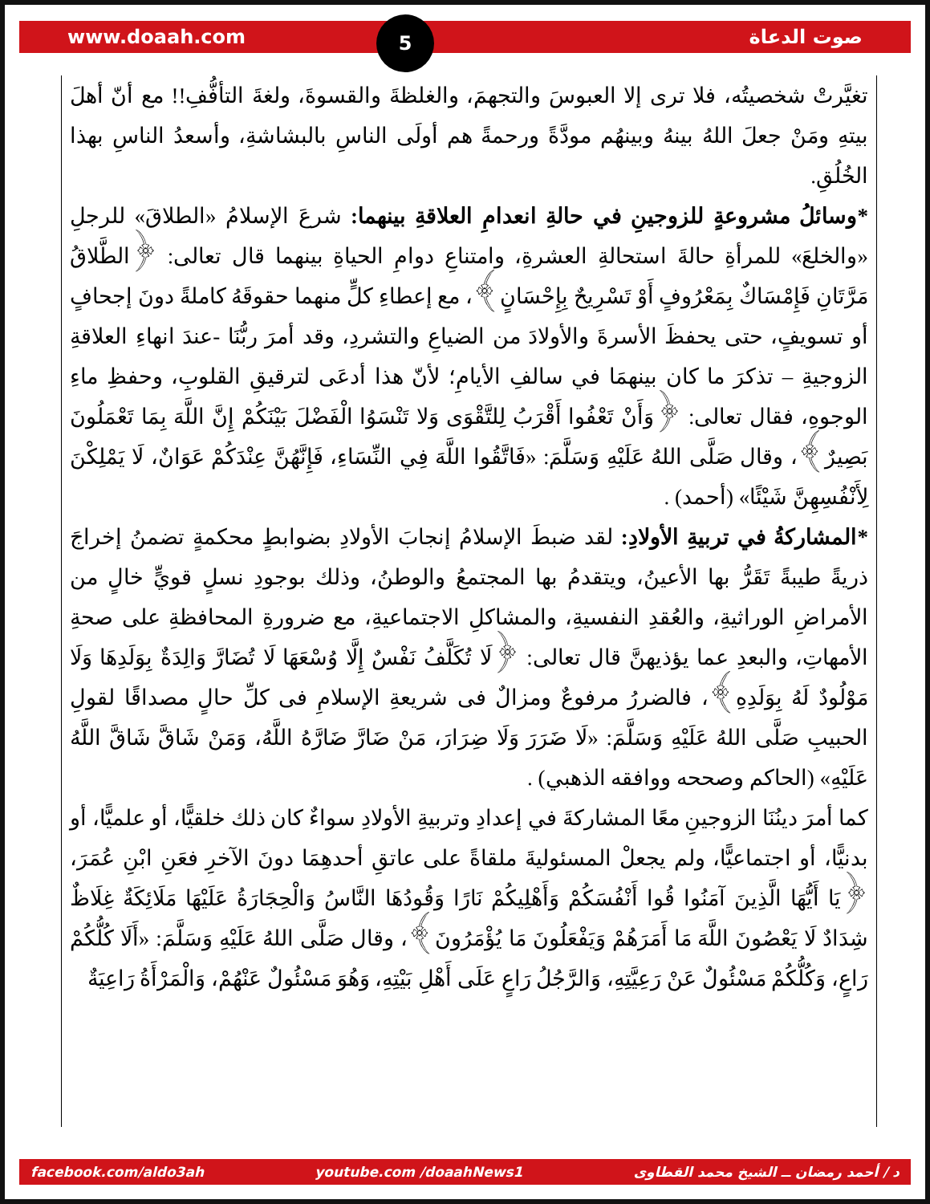www.doaah.com 5
صوت الدعاة
تغيَّرتْ شخصيتُه، فلا ترى إلا العبوسَ والتجهمَ، والغلظةَ والقسوةَ، ولغةَ التأفُّفِ!! مع أنّ أهلَ بيتهِ ومَنْ جعلَ اللهُ بينهُ وبينهُم مودَّةً ورحمةً هم أولَى الناسِ بالبشاشةِ، وأسعدُ الناسِ بهذا الخُلُقِ.
*وسائلُ مشروعةٍ للزوجينِ في حالةِ انعدامِ العلاقةِ بينهما: شرعَ الإسلامُ «الطلاقَ» للرجلِ «والخلعَ» للمرأةِ حالةَ استحالةِ العشرةِ، وامتناعِ دوامِ الحياةِ بينهما قال تعالى: ﴿الطَّلاقُ مَرَّتَانِ فَإِمْسَاكٌ بِمَعْرُوفٍ أَوْ تَسْرِيحٌ بِإِحْسَانٍ﴾، مع إعطاءِ كلٍّ منهما حقوقَهُ كاملةً دونَ إجحافٍ أو تسويفٍ، حتى يحفظَ الأسرةَ والأولادَ من الضياعِ والتشردِ، وقد أمرَ ربُّنَا -عندَ انهاءِ العلاقةِ الزوجيةِ – تذكرَ ما كان بينهمَا في سالفِ الأيامِ؛ لأنّ هذا أدعَى لترقيقِ القلوبِ، وحفظِ ماءِ الوجوهِ، فقال تعالى: ﴿وَأَنْ تَعْفُوا أَقْرَبُ لِلتَّقْوَى وَلا تَنْسَوُا الْفَضْلَ بَيْنَكُمْ إِنَّ اللَّهَ بِمَا تَعْمَلُونَ بَصِيرٌ﴾، وقال صَلَّى اللهُ عَلَيْهِ وَسَلَّمَ: «فَاتَّقُوا اللَّهَ فِي النِّسَاءِ، فَإِنَّهُنَّ عِنْدَكُمْ عَوَانٌ، لَا يَمْلِكْنَ لِأَنْفُسِهِنَّ شَيْئًا» (أحمد) .
*المشاركةُ في تربيةِ الأولادِ: لقد ضبطَ الإسلامُ إنجابَ الأولادِ بضوابطٍ محكمةٍ تضمنُ إخراجَ ذريةً طيبةً تَقَرُّ بها الأعينُ، ويتقدمُ بها المجتمعُ والوطنُ، وذلك بوجودِ نسلٍ قويٍّ خالٍ من الأمراضِ الوراثيةِ، والعُقدِ النفسيةِ، والمشاكلِ الاجتماعيةِ، مع ضرورةِ المحافظةِ على صحةِ الأمهاتِ، والبعدِ عما يؤذيهنَّ قال تعالى: ﴿لَا تُكَلَّفُ نَفْسٌ إِلَّا وُسْعَهَا لَا تُضَارَّ وَالِدَةٌ بِوَلَدِهَا وَلَا مَوْلُودٌ لَهُ بِوَلَدِهِ﴾، فالضررُ مرفوعٌ ومزالٌ فى شريعةِ الإسلامِ فى كلِّ حالٍ مصداقًا لقولِ الحبيبِ صَلَّى اللهُ عَلَيْهِ وَسَلَّمَ: «لَا ضَرَرَ وَلَا ضِرَارَ، مَنْ ضَارَّ ضَارَّهُ اللَّهُ، وَمَنْ شَاقَّ شَاقَّ اللَّهُ عَلَيْهِ» (الحاكم وصححه ووافقه الذهبي) .
كما أمرَ دينُنَا الزوجينِ معًا المشاركةَ في إعدادِ وتربيةِ الأولادِ سواءٌ كان ذلك خلقيًّا، أو علميًّا، أو بدنيًّا، أو اجتماعيًّا، ولم يجعلْ المسئوليةَ ملقاةً على عاتقِ أحدهِمَا دونَ الآخرِ فعَنِ ابْنِ عُمَرَ، ﴿يَا أَيُّهَا الَّذِينَ آمَنُوا قُوا أَنْفُسَكُمْ وَأَهْلِيكُمْ نَارًا وَقُودُهَا النَّاسُ وَالْحِجَارَةُ عَلَيْهَا مَلَائِكَةٌ غِلَاظٌ شِدَادٌ لَا يَعْصُونَ اللَّهَ مَا أَمَرَهُمْ وَيَفْعَلُونَ مَا يُؤْمَرُونَ﴾، وقال صَلَّى اللهُ عَلَيْهِ وَسَلَّمَ: «أَلَا كُلُّكُمْ رَاعٍ، وَكُلُّكُمْ مَسْئُولٌ عَنْ رَعِيَّتِهِ، وَالرَّجُلُ رَاعٍ عَلَى أَهْلِ بَيْتِهِ، وَهُوَ مَسْئُولٌ عَنْهُمْ، وَالْمَرْأَةُ رَاعِيَةٌ
facebook.com/aldo3ah youtube.com /doaahNews1 د / أحمد رمضان ــ الشيخ محمد القطاوى